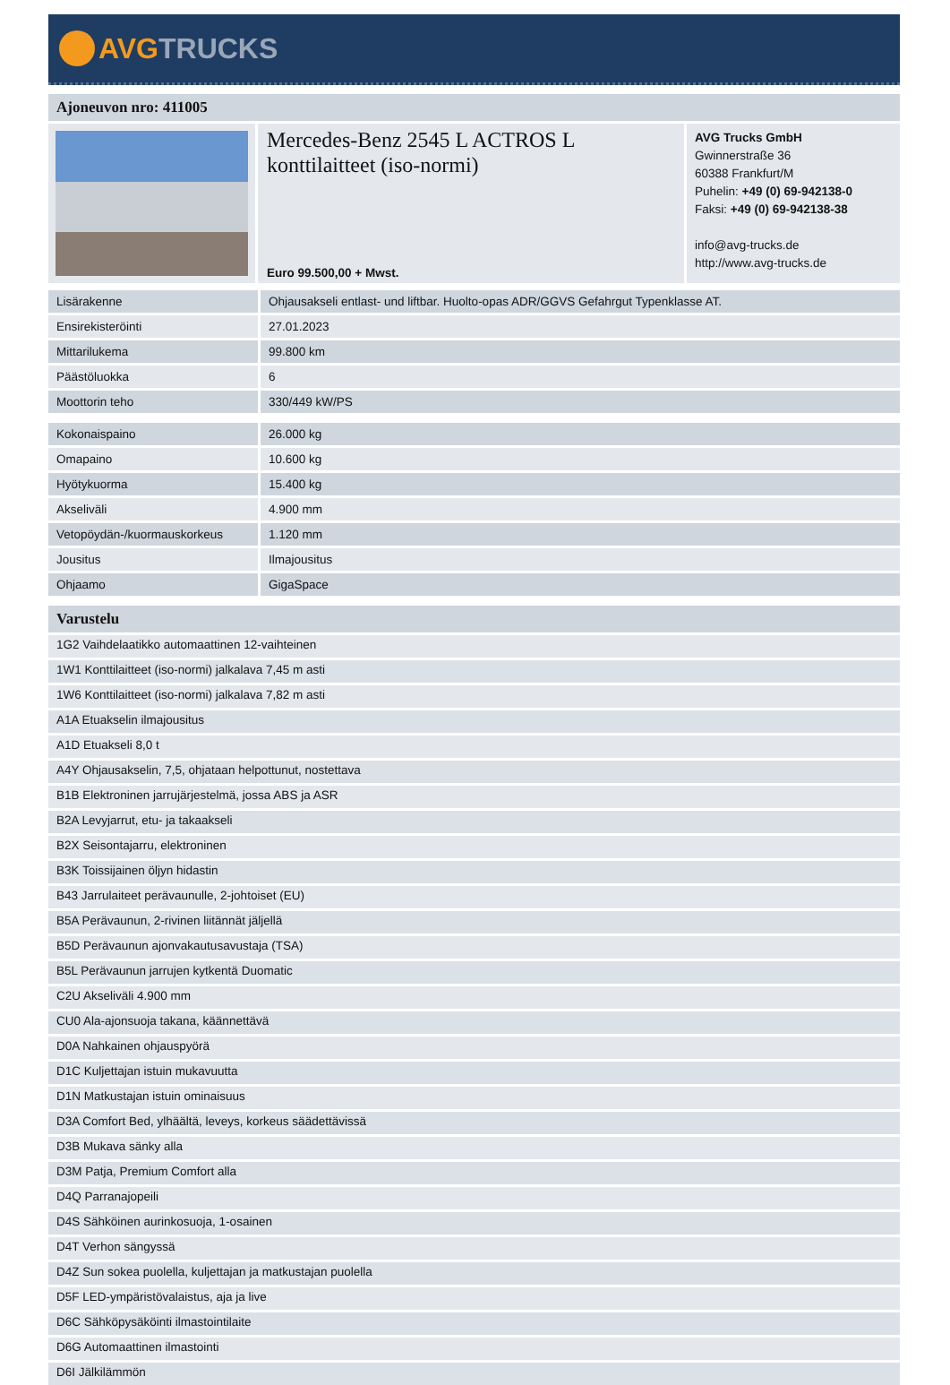AVGTRUCKS
Ajoneuvon nro: 411005
Mercedes-Benz 2545 L ACTROS L konttilaitteet (iso-normi)
Euro 99.500,00 + Mwst.
AVG Trucks GmbH
Gwinnerstraße 36
60388 Frankfurt/M
Puhelin: +49 (0) 69-942138-0
Faksi: +49 (0) 69-942138-38
info@avg-trucks.de
http://www.avg-trucks.de
| Lisärakenne | Ohjausakseli entlast- und liftbar. Huolto-opas ADR/GGVS Gefahrgut Typenklasse AT. |
| Ensirekisteröinti | 27.01.2023 |
| Mittarilukema | 99.800 km |
| Päästöluokka | 6 |
| Moottorin teho | 330/449 kW/PS |
| Kokonaispaino | 26.000 kg |
| Omapaino | 10.600 kg |
| Hyötykuorma | 15.400 kg |
| Akseliväli | 4.900 mm |
| Vetopöydän-/kuormauskorkeus | 1.120 mm |
| Jousitus | Ilmajousitus |
| Ohjaamo | GigaSpace |
Varustelu
1G2 Vaihdelaatikko automaattinen 12-vaihteinen
1W1 Konttilaitteet (iso-normi) jalkalava 7,45 m asti
1W6 Konttilaitteet (iso-normi) jalkalava 7,82 m asti
A1A Etuakselin ilmajousitus
A1D Etuakseli 8,0 t
A4Y Ohjausakselin, 7,5, ohjataan helpottunut, nostettava
B1B Elektroninen jarrujärjestelmä, jossa ABS ja ASR
B2A Levyjarrut, etu- ja takaakseli
B2X Seisontajarru, elektroninen
B3K Toissijainen öljyn hidastin
B43 Jarrulaiteet perävaunulle, 2-johtoiset (EU)
B5A Perävaunun, 2-rivinen liitännät jäljellä
B5D Perävaunun ajonvakautusavustaja (TSA)
B5L Perävaunun jarrujen kytkentä Duomatic
C2U Akseliväli 4.900 mm
CU0 Ala-ajonsuoja takana, käännettävä
D0A Nahkainen ohjauspyörä
D1C Kuljettajan istuin mukavuutta
D1N Matkustajan istuin ominaisuus
D3A Comfort Bed, ylhäältä, leveys, korkeus säädettävissä
D3B Mukava sänky alla
D3M Patja, Premium Comfort alla
D4Q Parranajopeili
D4S Sähköinen aurinkosuoja, 1-osainen
D4T Verhon sängyssä
D4Z Sun sokea puolella, kuljettajan ja matkustajan puolella
D5F LED-ympäristövalaistus, aja ja live
D6C Sähköpysäköinti ilmastointilaite
D6G Automaattinen ilmastointi
D6I Jälkilämmön